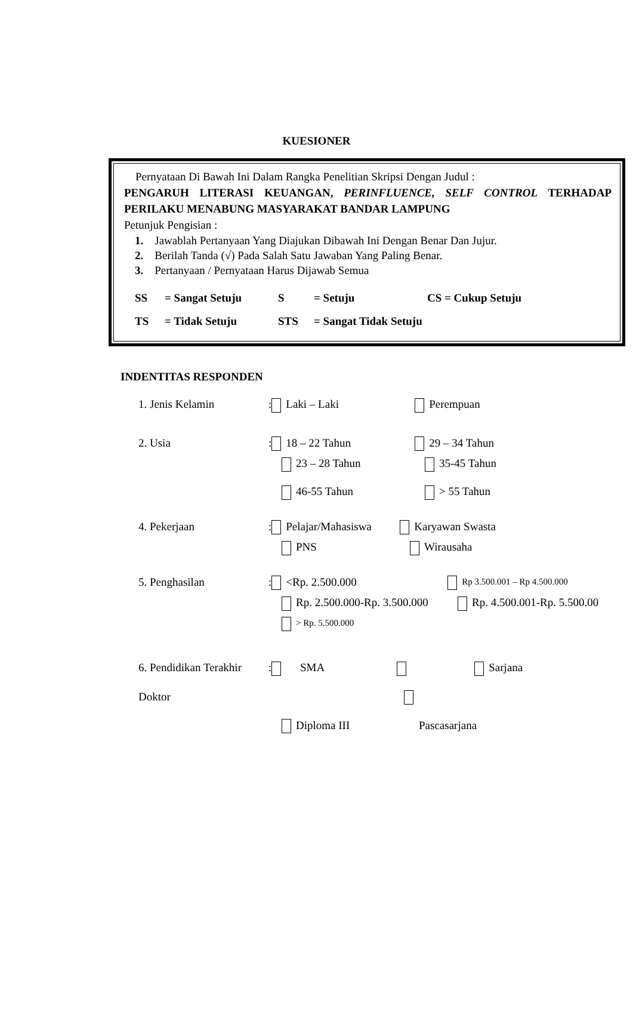KUESIONER
Pernyataan Di Bawah Ini Dalam Rangka Penelitian Skripsi Dengan Judul :
PENGARUH LITERASI KEUANGAN, PERINFLUENCE, SELF CONTROL TERHADAP PERILAKU MENABUNG MASYARAKAT BANDAR LAMPUNG
Petunjuk Pengisian :
1. Jawablah Pertanyaan Yang Diajukan Dibawah Ini Dengan Benar Dan Jujur.
2. Berilah Tanda (√) Pada Salah Satu Jawaban Yang Paling Benar.
3. Pertanyaan / Pernyataan Harus Dijawab Semua
SS = Sangat Setuju S = Setuju CS = Cukup Setuju TS = Tidak Setuju STS = Sangat Tidak Setuju
INDENTITAS RESPONDEN
1. Jenis Kelamin: Laki – Laki Perempuan
2. Usia: 18 – 22 Tahun 29 – 34 Tahun
23 – 28 Tahun 35-45 Tahun
46-55 Tahun > 55 Tahun
4. Pekerjaan: Pelajar/Mahasiswa Karyawan Swasta
PNS Wirausaha
5. Penghasilan: <Rp. 2.500.000 Rp 3.500.001 – Rp 4.500.000
Rp. 2.500.000-Rp. 3.500.000 Rp. 4.500.001-Rp. 5.500.00
> Rp. 5.500.000
6. Pendidikan Terakhir: SMA Sarjana
Doktor
Diploma III Pascasarjana